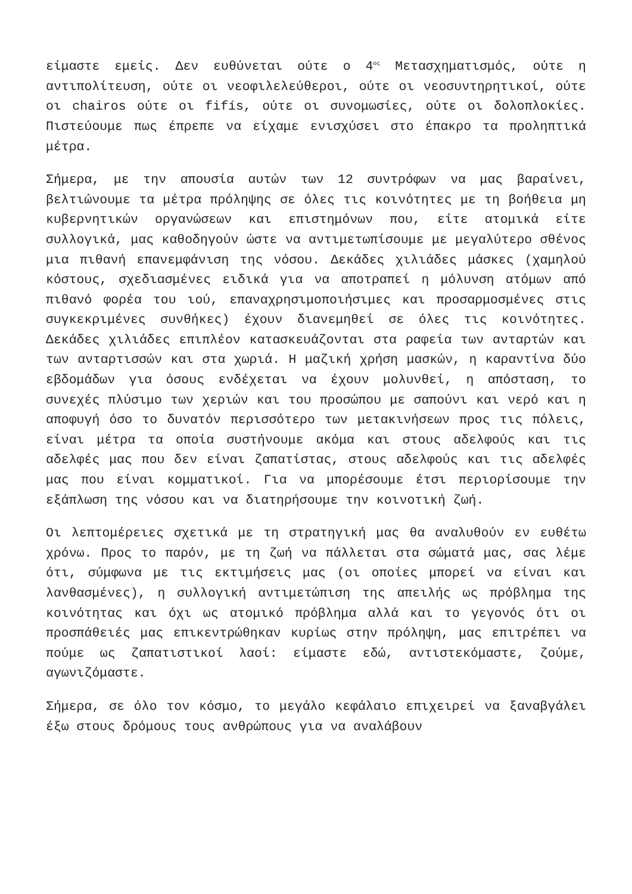είμαστε εμείς. Δεν ευθύνεται ούτε ο 4<sup>ος</sup> Μετασχηματισμός, ούτε η αντιπολίτευση, ούτε οι νεοφιλελεύθεροι, ούτε οι νεοσυντηρητικοί, ούτε οι chairos ούτε οι fifís, ούτε οι συνομωσίες, ούτε οι δολοπλοκίες. Πιστεύουμε πως έπρεπε να είχαμε ενισχύσει στο έπακρο τα προληπτικά μέτρα.
Σήμερα, με την απουσία αυτών των 12 συντρόφων να μας βαραίνει, βελτιώνουμε τα μέτρα πρόληψης σε όλες τις κοινότητες με τη βοήθεια μη κυβερνητικών οργανώσεων και επιστημόνων που, είτε ατομικά είτε συλλογικά, μας καθοδηγούν ώστε να αντιμετωπίσουμε με μεγαλύτερο σθένος μια πιθανή επανεμφάνιση της νόσου. Δεκάδες χιλιάδες μάσκες (χαμηλού κόστους, σχεδιασμένες ειδικά για να αποτραπεί η μόλυνση ατόμων από πιθανό φορέα του ιού, επαναχρησιμοποιήσιμες και προσαρμοσμένες στις συγκεκριμένες συνθήκες) έχουν διανεμηθεί σε όλες τις κοινότητες. Δεκάδες χιλιάδες επιπλέον κατασκευάζονται στα ραφεία των ανταρτών και των ανταρτισσών και στα χωριά. Η μαζική χρήση μασκών, η καραντίνα δύο εβδομάδων για όσους ενδέχεται να έχουν μολυνθεί, η απόσταση, το συνεχές πλύσιμο των χεριών και του προσώπου με σαπούνι και νερό και η αποφυγή όσο το δυνατόν περισσότερο των μετακινήσεων προς τις πόλεις, είναι μέτρα τα οποία συστήνουμε ακόμα και στους αδελφούς και τις αδελφές μας που δεν είναι ζαπατίστας, στους αδελφούς και τις αδελφές μας που είναι κομματικοί. Για να μπορέσουμε έτσι περιορίσουμε την εξάπλωση της νόσου και να διατηρήσουμε την κοινοτική ζωή.
Οι λεπτομέρειες σχετικά με τη στρατηγική μας θα αναλυθούν εν ευθέτω χρόνω. Προς το παρόν, με τη ζωή να πάλλεται στα σώματά μας, σας λέμε ότι, σύμφωνα με τις εκτιμήσεις μας (οι οποίες μπορεί να είναι και λανθασμένες), η συλλογική αντιμετώπιση της απειλής ως πρόβλημα της κοινότητας και όχι ως ατομικό πρόβλημα αλλά και το γεγονός ότι οι προσπάθειές μας επικεντρώθηκαν κυρίως στην πρόληψη, μας επιτρέπει να πούμε ως ζαπατιστικοί λαοί: είμαστε εδώ, αντιστεκόμαστε, ζούμε, αγωνιζόμαστε.
Σήμερα, σε όλο τον κόσμο, το μεγάλο κεφάλαιο επιχειρεί να ξαναβγάλει έξω στους δρόμους τους ανθρώπους για να αναλάβουν